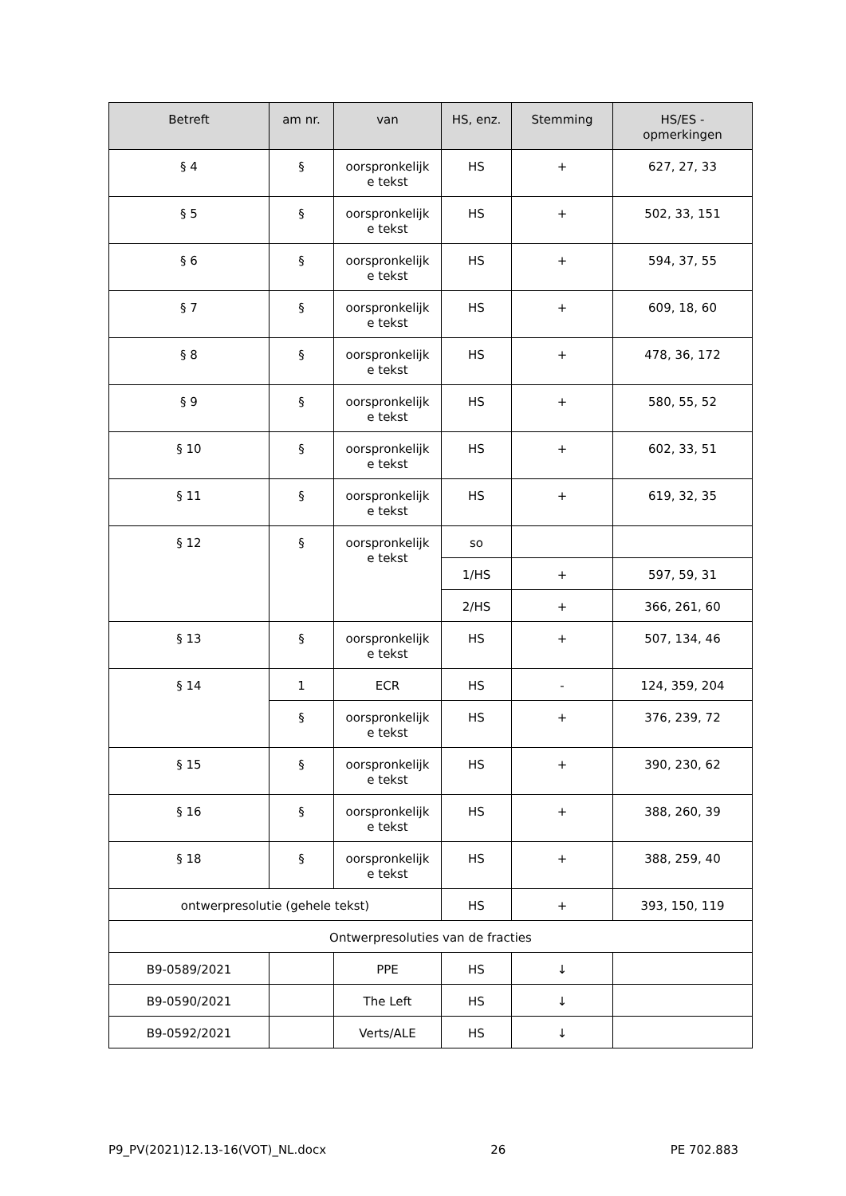| Betreft | am nr. | van | HS, enz. | Stemming | HS/ES - opmerkingen |
| --- | --- | --- | --- | --- | --- |
| § 4 | § | oorspronkelijk e tekst | HS | + | 627, 27, 33 |
| § 5 | § | oorspronkelijk e tekst | HS | + | 502, 33, 151 |
| § 6 | § | oorspronkelijk e tekst | HS | + | 594, 37, 55 |
| § 7 | § | oorspronkelijk e tekst | HS | + | 609, 18, 60 |
| § 8 | § | oorspronkelijk e tekst | HS | + | 478, 36, 172 |
| § 9 | § | oorspronkelijk e tekst | HS | + | 580, 55, 52 |
| § 10 | § | oorspronkelijk e tekst | HS | + | 602, 33, 51 |
| § 11 | § | oorspronkelijk e tekst | HS | + | 619, 32, 35 |
| § 12 | § | oorspronkelijk e tekst | so | | |
| | | | 1/HS | + | 597, 59, 31 |
| | | | 2/HS | + | 366, 261, 60 |
| § 13 | § | oorspronkelijk e tekst | HS | + | 507, 134, 46 |
| § 14 | 1 | ECR | HS | - | 124, 359, 204 |
| | § | oorspronkelijk e tekst | HS | + | 376, 239, 72 |
| § 15 | § | oorspronkelijk e tekst | HS | + | 390, 230, 62 |
| § 16 | § | oorspronkelijk e tekst | HS | + | 388, 260, 39 |
| § 18 | § | oorspronkelijk e tekst | HS | + | 388, 259, 40 |
| ontwerpresolutie (gehele tekst) | | | HS | + | 393, 150, 119 |
| Ontwerpresoluties van de fracties | | | | | |
| B9-0589/2021 | | PPE | HS | ↓ | |
| B9-0590/2021 | | The Left | HS | ↓ | |
| B9-0592/2021 | | Verts/ALE | HS | ↓ | |
P9_PV(2021)12.13-16(VOT)_NL.docx 26 PE 702.883